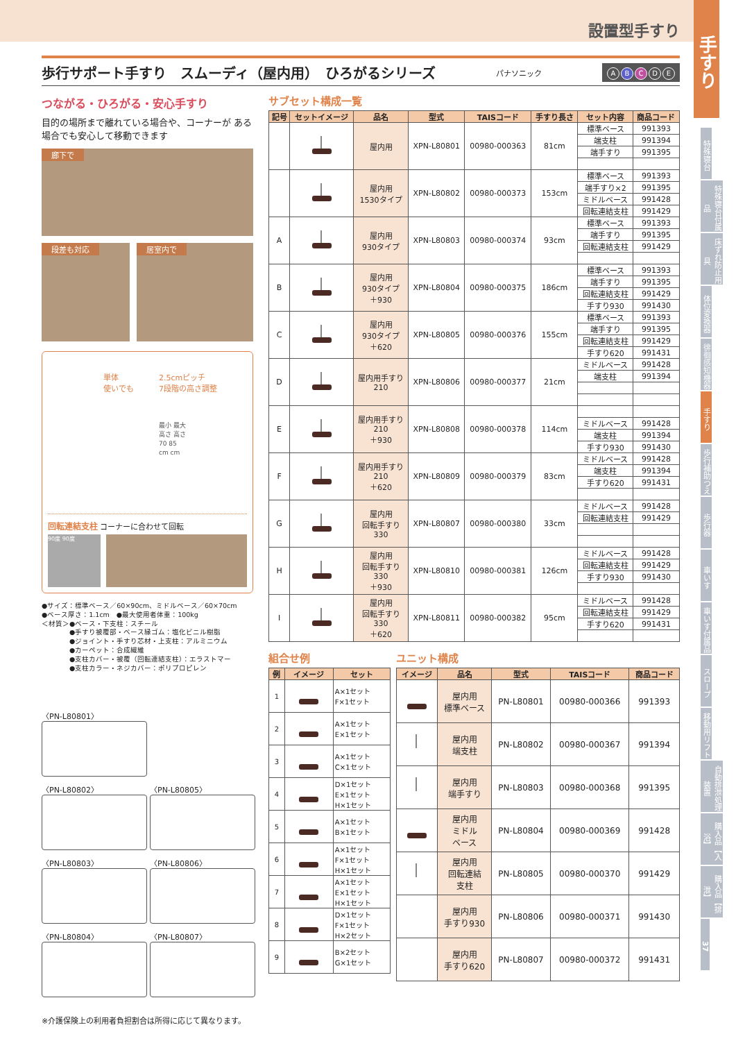設置型手すり
歩行サポート手すり　スムーディ（屋内用）　ひろがるシリーズ
パナソニック ABCDE
つながる・ひろがる・安心手すり
目的の場所まで離れている場合や、コーナーが ある場合でも安心して移動できます
廊下で
段差も対応 居室内で
単体
使いでも
2.5cmピッチ
7段階の高さ調整
最小 最大
高さ 高さ
70 85
cm cm
回転連結支柱 コーナーに合わせて回転
90度 90度
●サイズ：標準ベース／60×90cm、ミドルベース／60×70cm
●ベース厚さ：1.1cm　●最大使用者体重：100kg
＜材質＞●ベース・下支柱：スチール
　　　　●手すり被覆部・ベース縁ゴム：塩化ビニル樹脂
　　　　●ジョイント・手すり芯材・上支柱：アルミニウム
　　　　●カーペット：合成繊維
　　　　●支柱カバー・被覆（回転連結支柱）：エラストマー
　　　　●支柱カラー・ネジカバー：ポリプロピレン
〈PN-L80801〉
〈PN-L80802〉 〈PN-L80805〉
〈PN-L80803〉 〈PN-L80806〉
〈PN-L80804〉 〈PN-L80807〉
サブセット構成一覧
| 記号 | セットイメージ | 品名 | 型式 | TAISコード | 手すり長さ | セット内容 | 商品コード |
| --- | --- | --- | --- | --- | --- | --- | --- |
| | | 屋内用 | XPN-L80801 | 00980-000363 | 81cm | 標準ベース | 991393 |
| | | | | | | 端支柱 | 991394 |
| | | | | | | 端手すり | 991395 |
| | | 屋内用 1530タイプ | XPN-L80802 | 00980-000373 | 153cm | 標準ベース | 991393 |
| | | | | | | 端手すり×2 | 991395 |
| | | | | | | ミドルベース | 991428 |
| | | | | | | 回転連結支柱 | 991429 |
| A | | 屋内用 930タイプ | XPN-L80803 | 00980-000374 | 93cm | 標準ベース | 991393 |
| | | | | | | 端手すり | 991395 |
| | | | | | | 回転連結支柱 | 991429 |
| B | | 屋内用 930タイプ ＋930 | XPN-L80804 | 00980-000375 | 186cm | 標準ベース | 991393 |
| | | | | | | 端手すり | 991395 |
| | | | | | | 回転連結支柱 | 991429 |
| | | | | | | 手すり930 | 991430 |
| C | | 屋内用 930タイプ ＋620 | XPN-L80805 | 00980-000376 | 155cm | 標準ベース | 991393 |
| | | | | | | 端手すり | 991395 |
| | | | | | | 回転連結支柱 | 991429 |
| | | | | | | 手すり620 | 991431 |
| D | | 屋内用手すり 210 | XPN-L80806 | 00980-000377 | 21cm | ミドルベース | 991428 |
| | | | | | | 端支柱 | 991394 |
| E | | 屋内用手すり 210 ＋930 | XPN-L80808 | 00980-000378 | 114cm | | |
| | | | | | | ミドルベース | 991428 |
| | | | | | | 端支柱 | 991394 |
| | | | | | | 手すり930 | 991430 |
| F | | 屋内用手すり 210 ＋620 | XPN-L80809 | 00980-000379 | 83cm | ミドルベース | 991428 |
| | | | | | | 端支柱 | 991394 |
| | | | | | | 手すり620 | 991431 |
| G | | 屋内用 回転手すり 330 | XPN-L80807 | 00980-000380 | 33cm | ミドルベース | 991428 |
| | | | | | | 回転連結支柱 | 991429 |
| H | | 屋内用 回転手すり 330 ＋930 | XPN-L80810 | 00980-000381 | 126cm | ミドルベース | 991428 |
| | | | | | | 回転連結支柱 | 991429 |
| | | | | | | 手すり930 | 991430 |
| I | | 屋内用 回転手すり 330 ＋620 | XPN-L80811 | 00980-000382 | 95cm | ミドルベース | 991428 |
| | | | | | | 回転連結支柱 | 991429 |
| | | | | | | 手すり620 | 991431 |
組合せ例
| 例 | イメージ | セット |
| --- | --- | --- |
| 1 | | A×1セット F×1セット |
| 2 | | A×1セット E×1セット |
| 3 | | A×1セット C×1セット |
| 4 | | D×1セット E×1セット H×1セット |
| 5 | | A×1セット B×1セット |
| 6 | | A×1セット F×1セット H×1セット |
| 7 | | A×1セット E×1セット H×1セット |
| 8 | | D×1セット F×1セット H×2セット |
| 9 | | B×2セット G×1セット |
ユニット構成
| イメージ | 品名 | 型式 | TAISコード | 商品コード |
| --- | --- | --- | --- | --- |
| | 屋内用 標準ベース | PN-L80801 | 00980-000366 | 991393 |
| | 屋内用 端支柱 | PN-L80802 | 00980-000367 | 991394 |
| | 屋内用 端手すり | PN-L80803 | 00980-000368 | 991395 |
| | 屋内用 ミドル ベース | PN-L80804 | 00980-000369 | 991428 |
| | 屋内用 回転連結 支柱 | PN-L80805 | 00980-000370 | 991429 |
| | 屋内用 手すり930 | PN-L80806 | 00980-000371 | 991430 |
| | 屋内用 手すり620 | PN-L80807 | 00980-000372 | 991431 |
※介護保険上の利用者負担割合は所得に応じて異なります。
手すり
特殊寝台
特殊寝台付属品
床ずれ防止用具
体位変換器
徘徊感知機器
手すり
歩行補助つえ
歩行器
車いす
車いす付属品
スロープ
移動用リフト
自動排泄処理装置
購入品【入浴】
購入品【排泄】
37